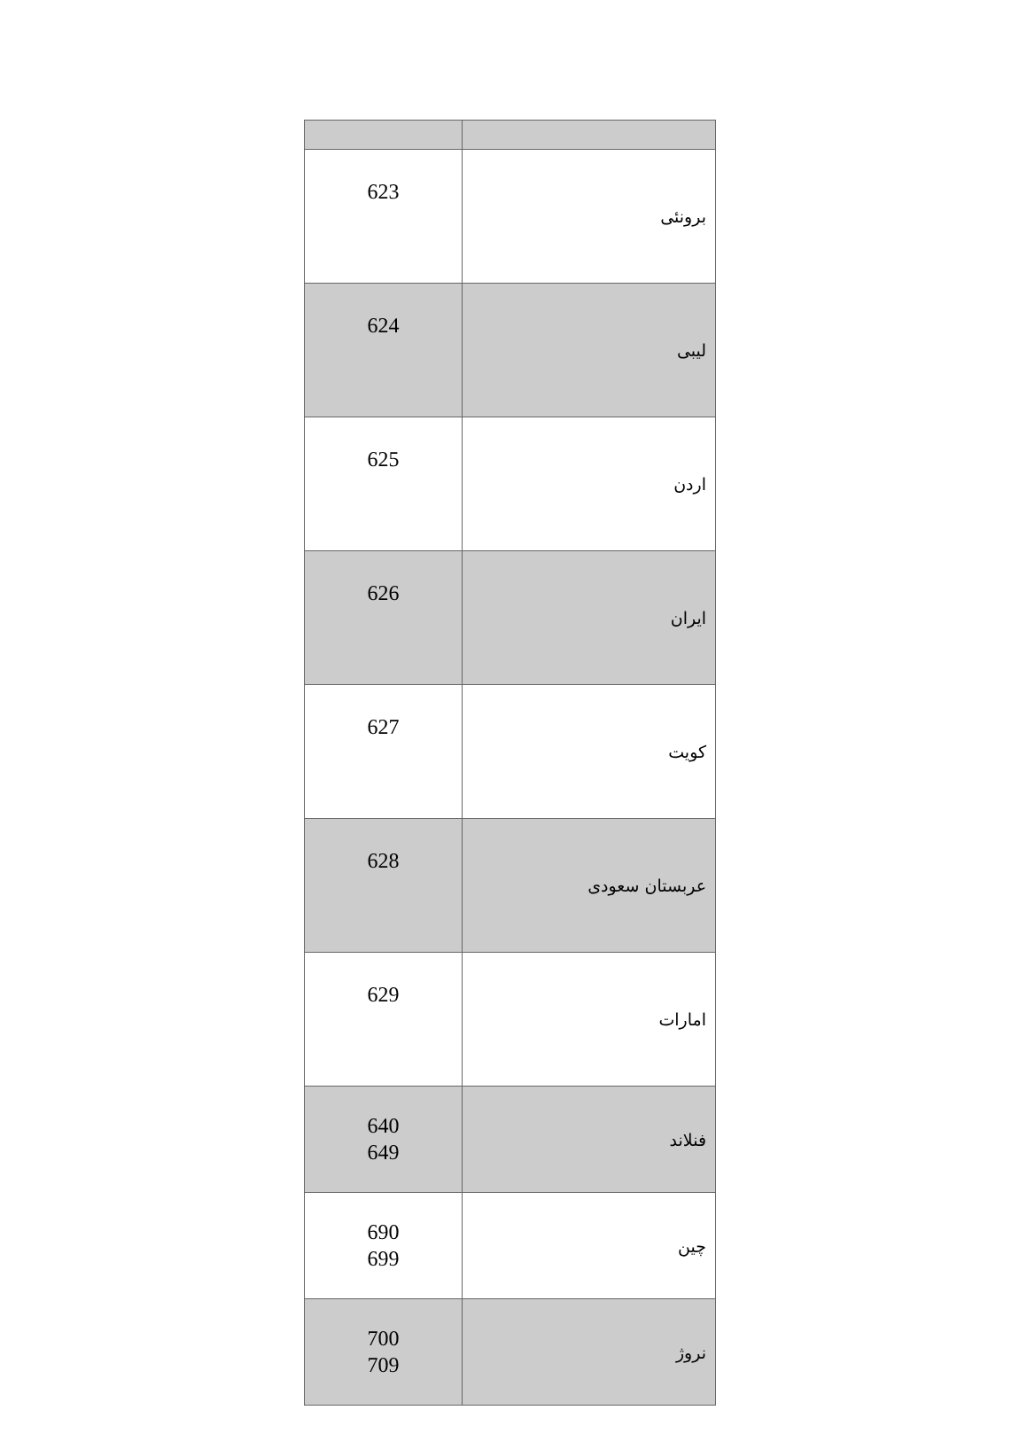| 623 | برونئی |
| 624 | لیبی |
| 625 | اردن |
| 626 | ایران |
| 627 | کویت |
| 628 | عربستان سعودی |
| 629 | امارات |
| 640 649 | فنلاند |
| 690 699 | چین |
| 700 709 | نروژ |